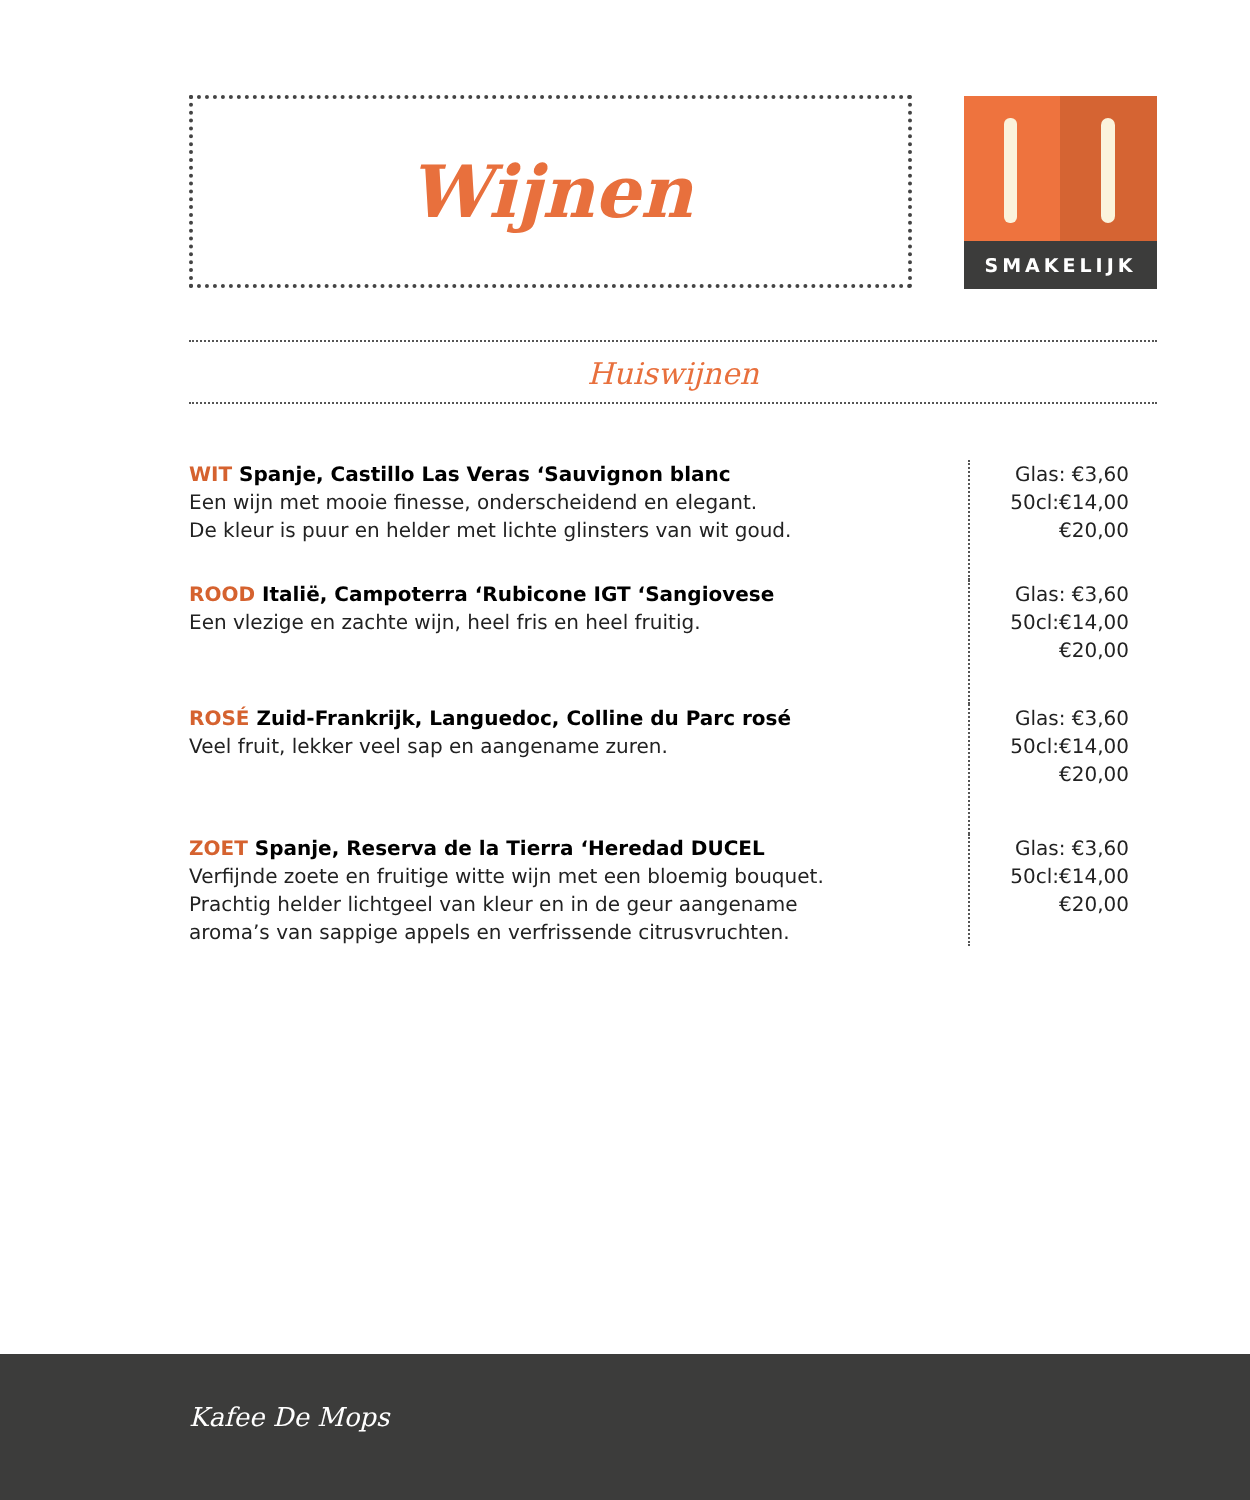Wijnen SMAKELIJK
Huiswijnen
WIT Spanje, Castillo Las Veras ‘Sauvignon blanc
Een wijn met mooie finesse, onderscheidend en elegant.
De kleur is puur en helder met lichte glinsters van wit goud.
Glas: €3,60
50cl:€14,00
€20,00
ROOD Italië, Campoterra ‘Rubicone IGT ‘Sangiovese
Een vlezige en zachte wijn, heel fris en heel fruitig.
Glas: €3,60
50cl:€14,00
€20,00
ROSÉ Zuid-Frankrijk, Languedoc, Colline du Parc rosé
Veel fruit, lekker veel sap en aangename zuren.
Glas: €3,60
50cl:€14,00
€20,00
ZOET Spanje, Reserva de la Tierra ‘Heredad DUCEL
Verfijnde zoete en fruitige witte wijn met een bloemig bouquet.
Prachtig helder lichtgeel van kleur en in de geur aangename
aroma’s van sappige appels en verfrissende citrusvruchten.
Glas: €3,60
50cl:€14,00
€20,00
Kafee De Mops